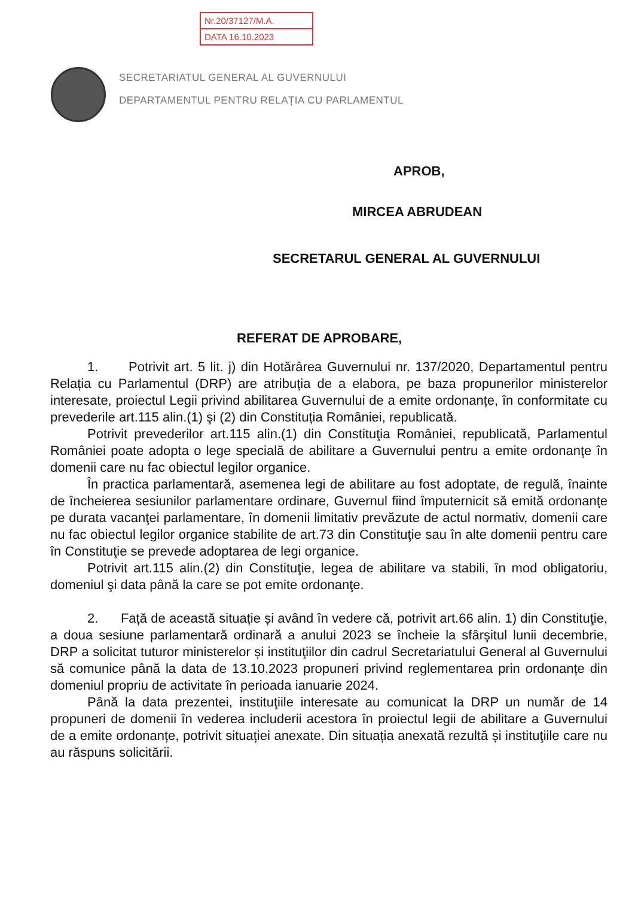Nr.20/37127/M.A.
DATA 16.10.2023
SECRETARIATUL GENERAL AL GUVERNULUI
DEPARTAMENTUL PENTRU RELAȚIA CU PARLAMENTUL
APROB,
MIRCEA ABRUDEAN
SECRETARUL GENERAL AL GUVERNULUI
REFERAT DE APROBARE,
1. Potrivit art. 5 lit. j) din Hotărârea Guvernului nr. 137/2020, Departamentul pentru Relația cu Parlamentul (DRP) are atribuția de a elabora, pe baza propunerilor ministerelor interesate, proiectul Legii privind abilitarea Guvernului de a emite ordonanțe, în conformitate cu prevederile art.115 alin.(1) şi (2) din Constituția României, republicată.
Potrivit prevederilor art.115 alin.(1) din Constituţia României, republicată, Parlamentul României poate adopta o lege specială de abilitare a Guvernului pentru a emite ordonanţe în domenii care nu fac obiectul legilor organice.
În practica parlamentară, asemenea legi de abilitare au fost adoptate, de regulă, înainte de încheierea sesiunilor parlamentare ordinare, Guvernul fiind împuternicit să emită ordonanţe pe durata vacanţei parlamentare, în domenii limitativ prevăzute de actul normativ, domenii care nu fac obiectul legilor organice stabilite de art.73 din Constituţie sau în alte domenii pentru care în Constituţie se prevede adoptarea de legi organice.
Potrivit art.115 alin.(2) din Constituţie, legea de abilitare va stabili, în mod obligatoriu, domeniul şi data până la care se pot emite ordonanţe.
2. Față de această situație și având în vedere că, potrivit art.66 alin. 1) din Constituţie, a doua sesiune parlamentară ordinară a anului 2023 se încheie la sfârşitul lunii decembrie, DRP a solicitat tuturor ministerelor și instituţiilor din cadrul Secretariatului General al Guvernului să comunice până la data de 13.10.2023 propuneri privind reglementarea prin ordonanțe din domeniul propriu de activitate în perioada ianuarie 2024.
Până la data prezentei, instituţiile interesate au comunicat la DRP un număr de 14 propuneri de domenii în vederea includerii acestora în proiectul legii de abilitare a Guvernului de a emite ordonanțe, potrivit situației anexate. Din situația anexată rezultă și instituţiile care nu au răspuns solicitării.